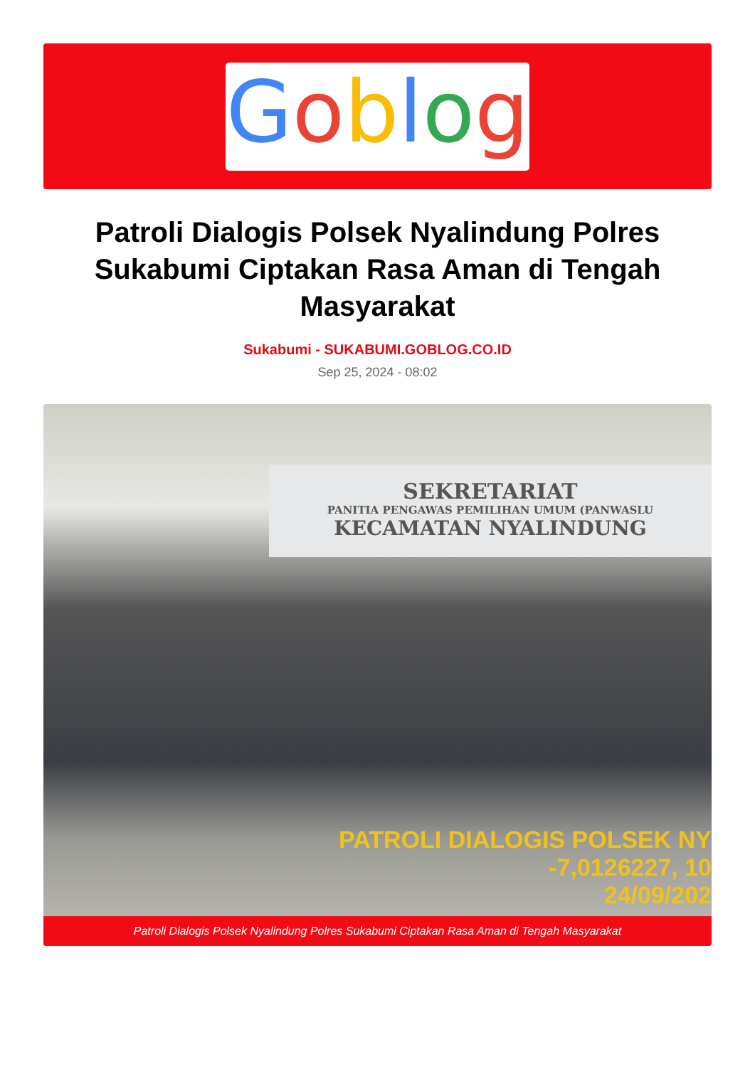Goblog
Patroli Dialogis Polsek Nyalindung Polres Sukabumi Ciptakan Rasa Aman di Tengah Masyarakat
Sukabumi - SUKABUMI.GOBLOG.CO.ID
Sep 25, 2024 - 08:02
SEKRETARIAT
PANITIA PENGAWAS PEMILIHAN UMUM (PANWASLU
KECAMATAN NYALINDUNG
PATROLI DIALOGIS POLSEK NY
-7,0126227, 10
24/09/202
Patroli Dialogis Polsek Nyalindung Polres Sukabumi Ciptakan Rasa Aman di Tengah Masyarakat